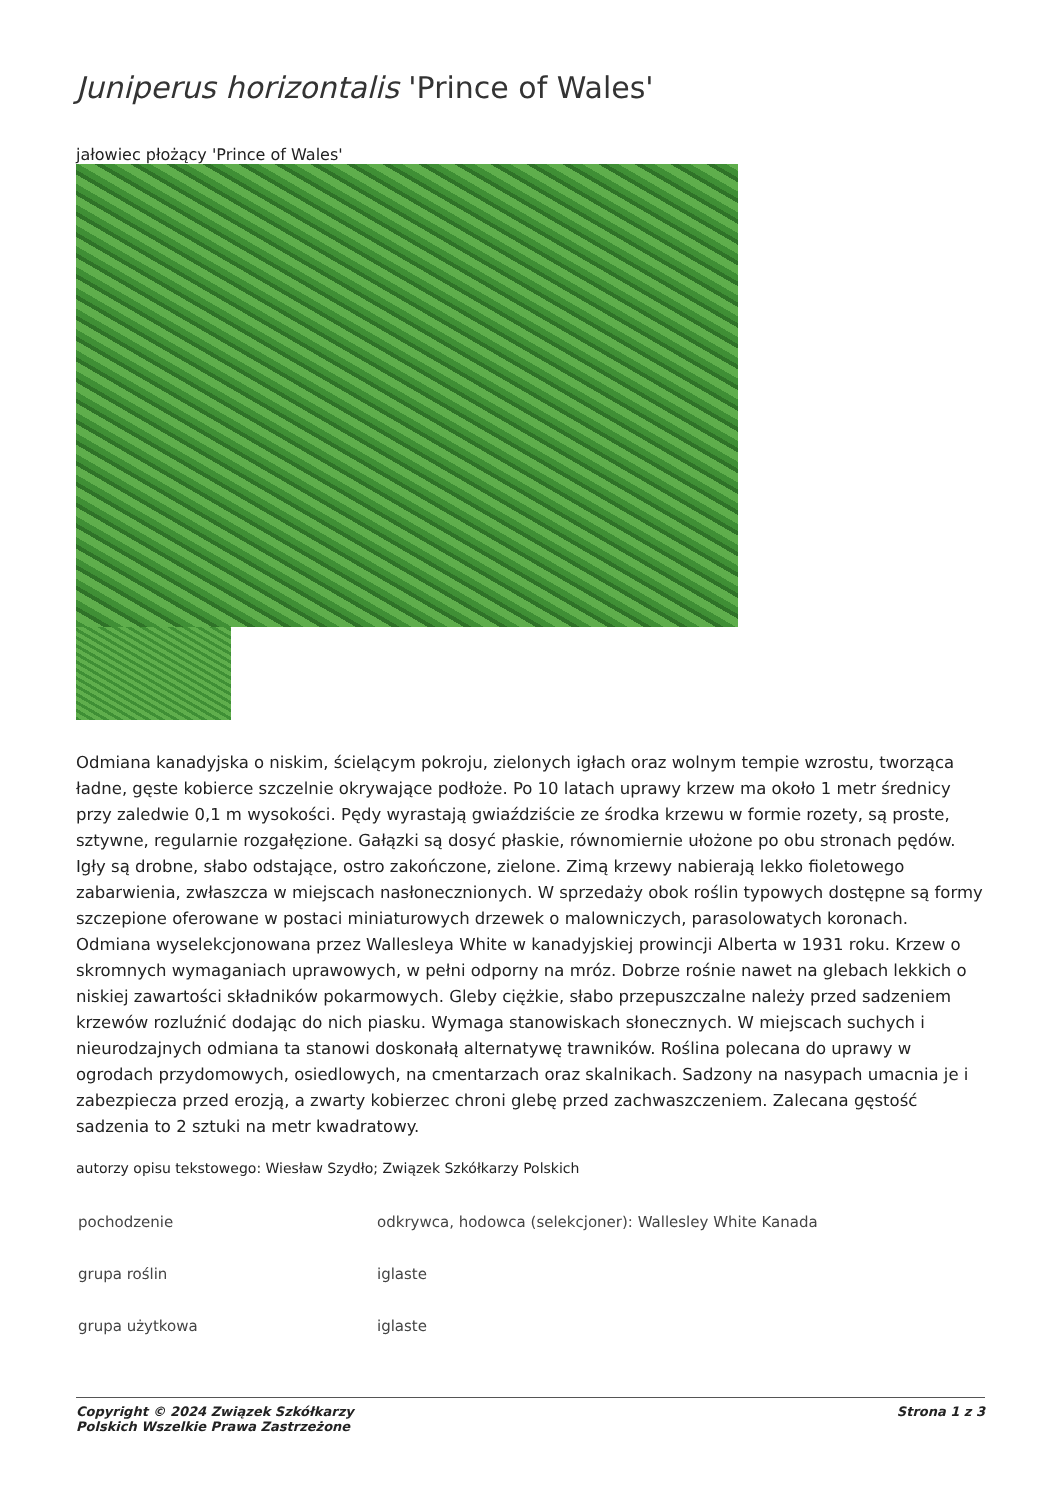Juniperus horizontalis 'Prince of Wales'
jałowiec płożący 'Prince of Wales'
Odmiana kanadyjska o niskim, ścielącym pokroju, zielonych igłach oraz wolnym tempie wzrostu, tworząca ładne, gęste kobierce szczelnie okrywające podłoże. Po 10 latach uprawy krzew ma około 1 metr średnicy przy zaledwie 0,1 m wysokości. Pędy wyrastają gwiaździście ze środka krzewu w formie rozety, są proste, sztywne, regularnie rozgałęzione. Gałązki są dosyć płaskie, równomiernie ułożone po obu stronach pędów. Igły są drobne, słabo odstające, ostro zakończone, zielone. Zimą krzewy nabierają lekko fioletowego zabarwienia, zwłaszcza w miejscach nasłonecznionych. W sprzedaży obok roślin typowych dostępne są formy szczepione oferowane w postaci miniaturowych drzewek o malowniczych, parasolowatych koronach. Odmiana wyselekcjonowana przez Wallesleya White w kanadyjskiej prowincji Alberta w 1931 roku. Krzew o skromnych wymaganiach uprawowych, w pełni odporny na mróz. Dobrze rośnie nawet na glebach lekkich o niskiej zawartości składników pokarmowych. Gleby ciężkie, słabo przepuszczalne należy przed sadzeniem krzewów rozluźnić dodając do nich piasku. Wymaga stanowiskach słonecznych. W miejscach suchych i nieurodzajnych odmiana ta stanowi doskonałą alternatywę trawników. Roślina polecana do uprawy w ogrodach przydomowych, osiedlowych, na cmentarzach oraz skalnikach. Sadzony na nasypach umacnia je i zabezpiecza przed erozją, a zwarty kobierzec chroni glebę przed zachwaszczeniem. Zalecana gęstość sadzenia to 2 sztuki na metr kwadratowy.
autorzy opisu tekstowego: Wiesław Szydło; Związek Szkółkarzy Polskich
| pochodzenie | odkrywca, hodowca (selekcjoner): Wallesley White Kanada |
| grupa roślin | iglaste |
| grupa użytkowa | iglaste |
Copyright © 2024 Związek Szkółkarzy
Polskich Wszelkie Prawa Zastrzeżone Strona 1 z 3